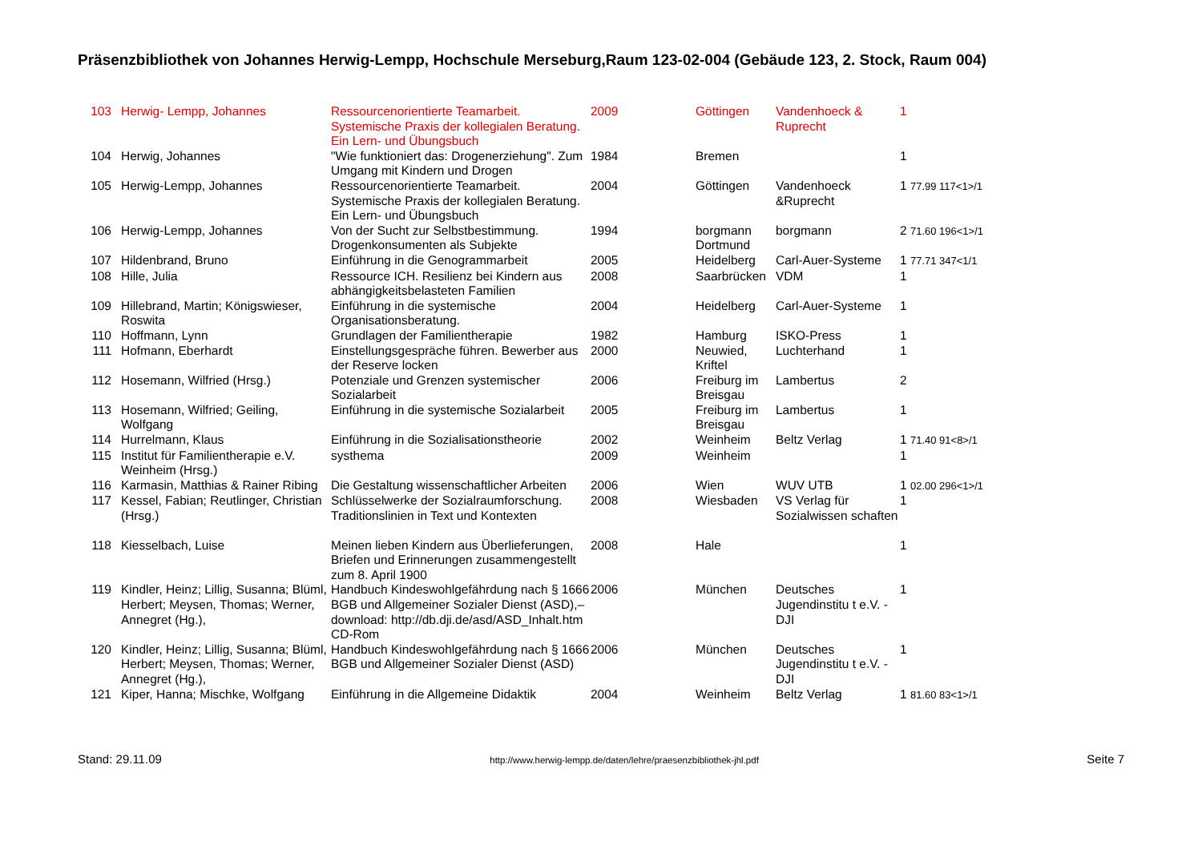Präsenzbibliothek von Johannes Herwig-Lempp, Hochschule Merseburg,Raum 123-02-004 (Gebäude 123, 2. Stock, Raum 004)
| 103 | Herwig- Lempp, Johannes | Ressourcenorientierte Teamarbeit. Systemische Praxis der kollegialen Beratung. Ein Lern- und Übungsbuch | 2009 | Göttingen | Vandenhoeck & Ruprecht | 1 |
| 104 | Herwig, Johannes | "Wie funktioniert das: Drogenerziehung". Zum Umgang mit Kindern und Drogen | 1984 | Bremen | | 1 |
| 105 | Herwig-Lempp, Johannes | Ressourcenorientierte Teamarbeit. Systemische Praxis der kollegialen Beratung. Ein Lern- und Übungsbuch | 2004 | Göttingen | Vandenhoeck &Ruprecht | 1 77.99 117<1>/1 |
| 106 | Herwig-Lempp, Johannes | Von der Sucht zur Selbstbestimmung. Drogenkonsumenten als Subjekte | 1994 | borgmann Dortmund | borgmann | 2 71.60 196<1>/1 |
| 107 | Hildenbrand, Bruno | Einführung in die Genogrammarbeit | 2005 | Heidelberg | Carl-Auer-Systeme | 1 77.71 347<1/1 |
| 108 | Hille, Julia | Ressource ICH. Resilienz bei Kindern aus abhängigkeitsbelasteten Familien | 2008 | Saarbrücken | VDM | 1 |
| 109 | Hillebrand, Martin; Königswieser, Roswita | Einführung in die systemische Organisationsberatung. | 2004 | Heidelberg | Carl-Auer-Systeme | 1 |
| 110 | Hoffmann, Lynn | Grundlagen der Familientherapie | 1982 | Hamburg | ISKO-Press | 1 |
| 111 | Hofmann, Eberhardt | Einstellungsgespräche führen. Bewerber aus der Reserve locken | 2000 | Neuwied, Kriftel | Luchterhand | 1 |
| 112 | Hosemann, Wilfried (Hrsg.) | Potenziale und Grenzen systemischer Sozialarbeit | 2006 | Freiburg im Breisgau | Lambertus | 2 |
| 113 | Hosemann, Wilfried; Geiling, Wolfgang | Einführung in die systemische Sozialarbeit | 2005 | Freiburg im Breisgau | Lambertus | 1 |
| 114 | Hurrelmann, Klaus | Einführung in die Sozialisationstheorie | 2002 | Weinheim | Beltz Verlag | 1 71.40 91<8>/1 |
| 115 | Institut für Familientherapie e.V. Weinheim (Hrsg.) | systhema | 2009 | Weinheim | | 1 |
| 116 | Karmasin, Matthias & Rainer Ribing | Die Gestaltung wissenschaftlicher Arbeiten | 2006 | Wien | WUV UTB | 1 02.00 296<1>/1 |
| 117 | Kessel, Fabian; Reutlinger, Christian (Hrsg.) | Schlüsselwerke der Sozialraumforschung. Traditionslinien in Text und Kontexten | 2008 | Wiesbaden | VS Verlag für Sozialwissen schaften | 1 |
| 118 | Kiesselbach, Luise | Meinen lieben Kindern aus Überlieferungen, Briefen und Erinnerungen zusammengestellt zum 8. April 1900 | 2008 | Hale | | 1 |
| 119 | Kindler, Heinz; Lillig, Susanna; Blüml, Herbert; Meysen, Thomas; Werner, Annegret (Hg.), | Handbuch Kindeswohlgefährdung nach § 1666 BGB und Allgemeiner Sozialer Dienst (ASD),– download: http://db.dji.de/asd/ASD_Inhalt.htm CD-Rom | 2006 | München | Deutsches Jugendinstitu t e.V. - DJI | 1 |
| 120 | Kindler, Heinz; Lillig, Susanna; Blüml, Herbert; Meysen, Thomas; Werner, Annegret (Hg.), | Handbuch Kindeswohlgefährdung nach § 1666 BGB und Allgemeiner Sozialer Dienst (ASD) | 2006 | München | Deutsches Jugendinstitu t e.V. - DJI | 1 |
| 121 | Kiper, Hanna; Mischke, Wolfgang | Einführung in die Allgemeine Didaktik | 2004 | Weinheim | Beltz Verlag | 1 81.60 83<1>/1 |
Stand: 29.11.09 http://www.herwig-lempp.de/daten/lehre/praesenzbibliothek-jhl.pdf Seite 7